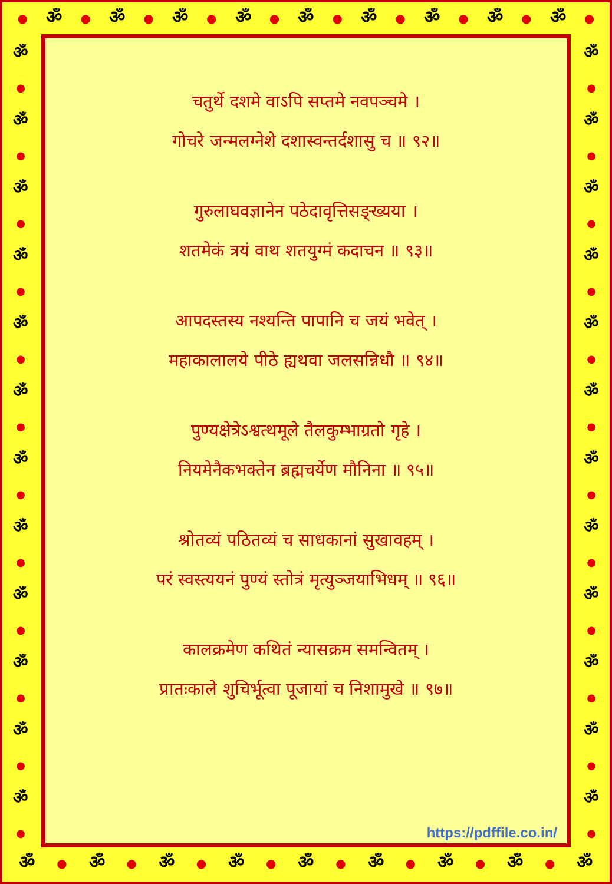● ॐ ● ॐ ● ॐ ● ॐ ● ॐ ● ॐ ● ॐ ● ॐ ● ॐ ●
ॐ
●
ॐ
●
ॐ
●
ॐ
●
ॐ
●
ॐ
●
ॐ
●
ॐ
●
ॐ
●
ॐ
●
ॐ
●
ॐ
●
चतुर्थे दशमे वाऽपि सप्तमे नवपञ्चमे ।
गोचरे जन्मलग्नेशे दशास्वन्तर्दशासु च ॥ ९२॥
गुरुलाघवज्ञानेन पठेदावृत्तिसङ्ख्यया ।
शतमेकं त्रयं वाथ शतयुग्मं कदाचन ॥ ९३॥
आपदस्तस्य नश्यन्ति पापानि च जयं भवेत् ।
महाकालालये पीठे ह्यथवा जलसन्निधौ ॥ ९४॥
पुण्यक्षेत्रेऽश्वत्थमूले तैलकुम्भाग्रतो गृहे ।
नियमेनैकभक्तेन ब्रह्मचर्येण मौनिना ॥ ९५॥
श्रोतव्यं पठितव्यं च साधकानां सुखावहम् ।
परं स्वस्त्ययनं पुण्यं स्तोत्रं मृत्युञ्जयाभिधम् ॥ ९६॥
कालक्रमेण कथितं न्यासक्रम समन्वितम् ।
प्रातःकाले शुचिर्भूत्वा पूजायां च निशामुखे ॥ ९७॥
https://pdffile.co.in/
ॐ
●
ॐ
●
ॐ
●
ॐ
●
ॐ
●
ॐ
●
ॐ
●
ॐ
●
ॐ
●
ॐ
●
ॐ
●
ॐ
●
ॐ ● ॐ ● ॐ ● ॐ ● ॐ ● ॐ ● ॐ ● ॐ ● ॐ